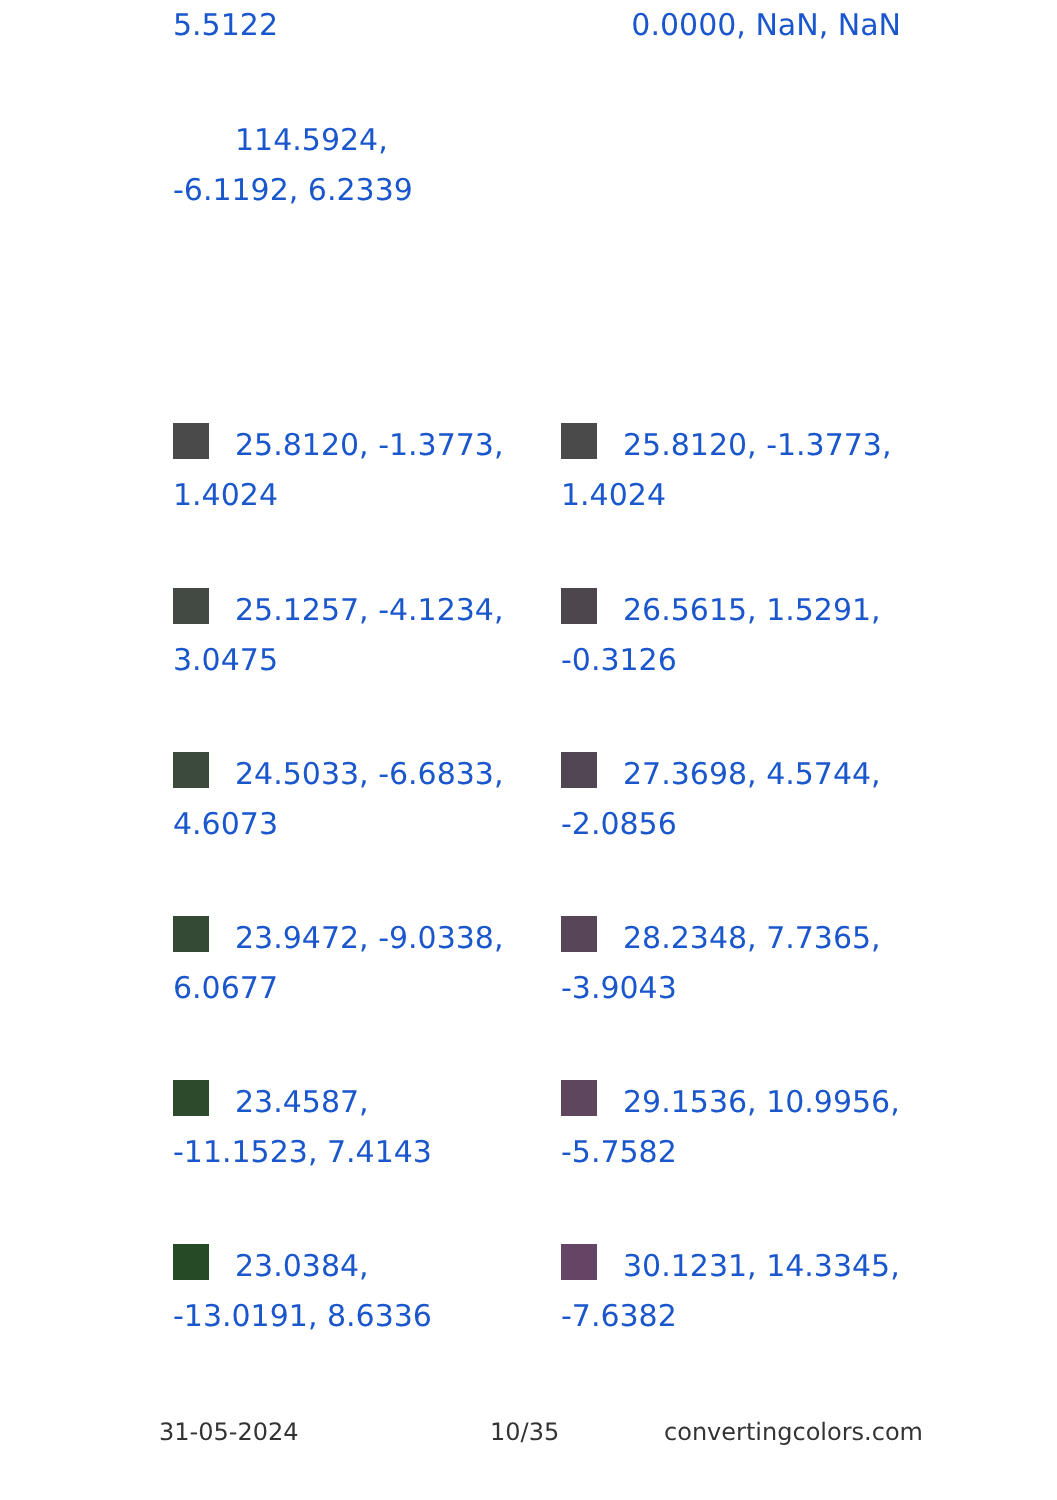5.5122 0.0000, NaN, NaN
114.5924, -6.1192, 6.2339
25.8120, -1.3773, 1.4024
25.8120, -1.3773, 1.4024
25.1257, -4.1234, 3.0475
26.5615, 1.5291, -0.3126
24.5033, -6.6833, 4.6073
27.3698, 4.5744, -2.0856
23.9472, -9.0338, 6.0677
28.2348, 7.7365, -3.9043
23.4587, -11.1523, 7.4143
29.1536, 10.9956, -5.7582
23.0384, -13.0191, 8.6336
30.1231, 14.3345, -7.6382
31-05-2024 10/35 convertingcolors.com